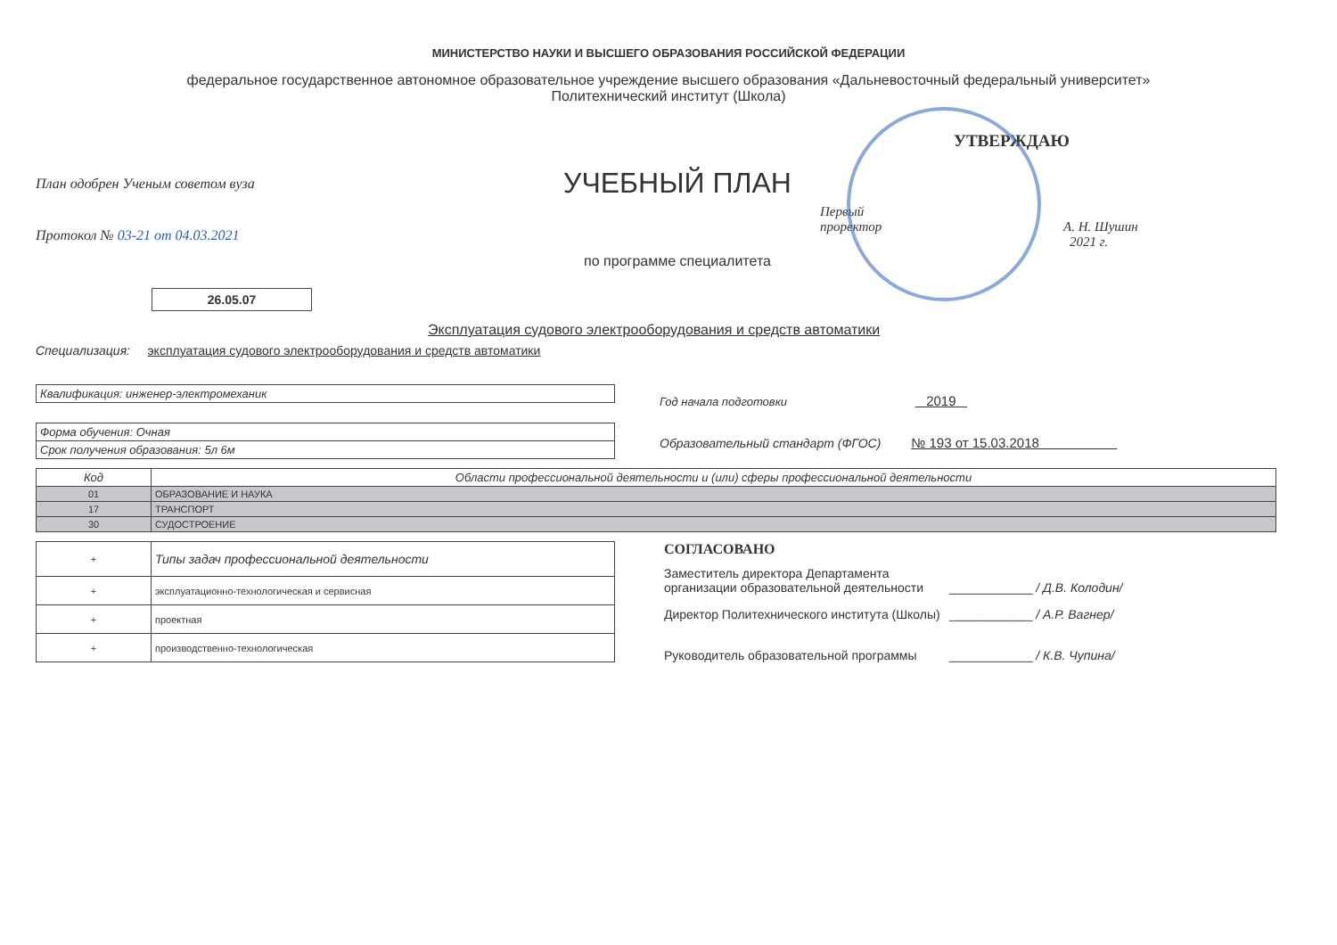МИНИСТЕРСТВО НАУКИ И ВЫСШЕГО ОБРАЗОВАНИЯ РОССИЙСКОЙ ФЕДЕРАЦИИ
федеральное государственное автономное образовательное учреждение высшего образования «Дальневосточный федеральный университет»
Политехнический институт (Школа)
План одобрен Ученым советом вуза
Протокол № 03-21 от 04.03.2021
26.05.07
УЧЕБНЫЙ ПЛАН
по программе специалитета
УТВЕРЖДАЮ
Первый
проректор А. Н. Шушин
2021 г.
Эксплуатация судового электрооборудования и средств автоматики
Специализация: эксплуатация судового электрооборудования и средств автоматики
| Квалификация: инженер-электромеханик |
| Форма обучения: Очная |
| Срок получения образования: 5л 6м |
Год начала подготовки 2019
Образовательный стандарт (ФГОС) № 193 от 15.03.2018
| Код | Области профессиональной деятельности и (или) сферы профессиональной деятельности |
| --- | --- |
| 01 | ОБРАЗОВАНИЕ И НАУКА |
| 17 | ТРАНСПОРТ |
| 30 | СУДОСТРОЕНИЕ |
| + | Типы задач профессиональной деятельности |
| + | эксплуатационно-технологическая и сервисная |
| + | проектная |
| + | производственно-технологическая |
СОГЛАСОВАНО
Заместитель директора Департамента организации образовательной деятельности
____________ / Д.В. Колодин/
Директор Политехнического института (Школы)
____________ / А.Р. Вагнер/
Руководитель образовательной программы ____________ / К.В. Чупина/